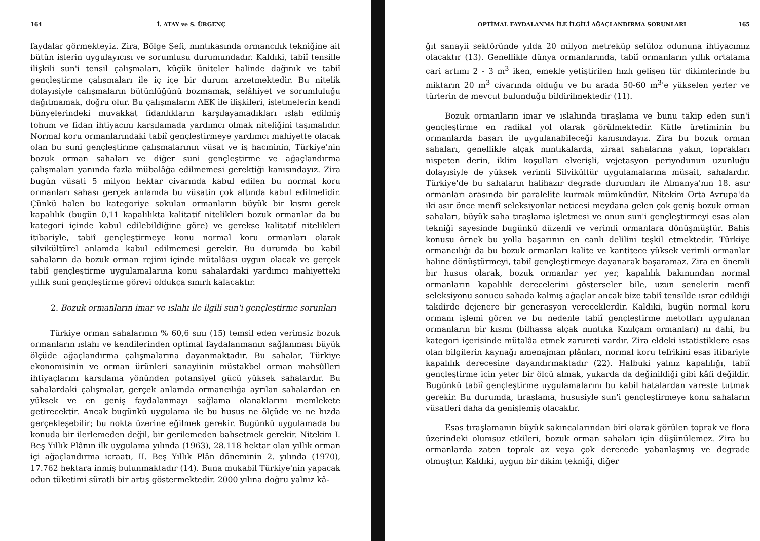164 İ. ATAY ve S. ÜRGENÇ
faydalar görmekteyiz. Zira, Bölge Şefi, mıntıkasında ormancılık tekniğine ait bütün işlerin uygulayıcısı ve sorumlusu durumundadır. Kaldıki, tabiî tensille ilişkili sun'i tensil çalışmaları, küçük üniteler halinde dağınık ve tabiî gençleştirme çalışmaları ile iç içe bir durum arzetmektedir. Bu nitelik dolayısiyle çalışmaların bütünlüğünü bozmamak, selâhiyet ve sorumluluğu dağıtmamak, doğru olur. Bu çalışmaların AEK ile ilişkileri, işletmelerin kendi bünyelerindeki muvakkat fidanlıkların karşılayamadıkları ıslah edilmiş tohum ve fidan ihtiyacını karşılamada yardımcı olmak niteliğini taşımalıdır. Normal koru ormanlarındaki tabiî gençleştirmeye yardımcı mahiyette olacak olan bu suni gençleştirme çalışmalarının vüsat ve iş hacminin, Türkiye'nin bozuk orman sahaları ve diğer suni gençleştirme ve ağaçlandırma çalışmaları yanında fazla mübalâğa edilmemesi gerektiği kanısındayız. Zira bugün vüsati 5 milyon hektar civarında kabul edilen bu normal koru ormanları sahası gerçek anlamda bu vüsatin çok altında kabul edilmelidir. Çünkü halen bu kategoriye sokulan ormanların büyük bir kısmı gerek kapalılık (bugün 0,11 kapalılıkta kalitatif nitelikleri bozuk ormanlar da bu kategori içinde kabul edilebildiğine göre) ve gerekse kalitatif nitelikleri itibariyle, tabiî gençleştirmeye konu normal koru ormanları olarak silvikültürel anlamda kabul edilmemesi gerekir. Bu durumda bu kabil sahaların da bozuk orman rejimi içinde mütalâası uygun olacak ve gerçek tabiî gençleştirme uygulamalarına konu sahalardaki yardımcı mahiyetteki yıllık suni gençleştirme görevi oldukça sınırlı kalacaktır.
2. Bozuk ormanların imar ve ıslahı ile ilgili sun'i gençleştirme sorunları
Türkiye orman sahalarının % 60,6 sını (15) temsil eden verimsiz bozuk ormanların ıslahı ve kendilerinden optimal faydalanmanın sağlanması büyük ölçüde ağaçlandırma çalışmalarına dayanmaktadır. Bu sahalar, Türkiye ekonomisinin ve orman ürünleri sanayiinin müstakbel orman mahsûlleri ihtiyaçlarını karşılama yönünden potansiyel gücü yüksek sahalardır. Bu sahalardaki çalışmalar, gerçek anlamda ormancılığa ayrılan sahalardan en yüksek ve en geniş faydalanmayı sağlama olanaklarını memlekete getirecektir. Ancak bugünkü uygulama ile bu husus ne ölçüde ve ne hızda gerçekleşebilir; bu nokta üzerine eğilmek gerekir. Bugünkü uygulamada bu konuda bir ilerlemeden değil, bir gerilemeden bahsetmek gerekir. Nitekim I. Beş Yıllık Plânın ilk uygulama yılında (1963), 28.118 hektar olan yıllık orman içi ağaçlandırma icraatı, II. Beş Yıllık Plân döneminin 2. yılında (1970), 17.762 hektara inmiş bulunmaktadır (14). Buna mukabil Türkiye'nin yapacak odun tüketimi süratli bir artış göstermektedir. 2000 yılına doğru yalnız kâ-
OPTİMAL FAYDALANMA İLE İLGİLİ AĞAÇLANDIRMA SORUNLARI 165
ğıt sanayii sektöründe yılda 20 milyon metreküp selüloz odununa ihtiyacımız olacaktır (13). Genellikle dünya ormanlarında, tabiî ormanların yıllık ortalama cari artımı 2 - 3 m<sup>3</sup> iken, emekle yetiştirilen hızlı gelişen tür dikimlerinde bu miktarın 20 m<sup>3</sup> civarında olduğu ve bu arada 50-60 m<sup>3</sup>'e yükselen yerler ve türlerin de mevcut bulunduğu bildirilmektedir (11).
Bozuk ormanların imar ve ıslahında tıraşlama ve bunu takip eden sun'i gençleştirme en radikal yol olarak görülmektedir. Kütle üretiminin bu ormanlarda başarı ile uygulanabileceği kanısındayız. Zira bu bozuk orman sahaları, genellikle alçak mıntıkalarda, ziraat sahalarına yakın, toprakları nispeten derin, iklim koşulları elverişli, vejetasyon periyodunun uzunluğu dolayısiyle de yüksek verimli Silvikültür uygulamalarına müsait, sahalardır. Türkiye'de bu sahaların halihazır degrade durumları ile Almanya'nın 18. asır ormanları arasında bir paralelite kurmak mümkündür. Nitekim Orta Avrupa'da iki asır önce menfî seleksiyonlar neticesi meydana gelen çok geniş bozuk orman sahaları, büyük saha tıraşlama işletmesi ve onun sun'i gençleştirmeyi esas alan tekniği sayesinde bugünkü düzenli ve verimli ormanlara dönüşmüştür. Bahis konusu örnek bu yolla başarının en canlı delilini teşkil etmektedir. Türkiye ormancılığı da bu bozuk ormanları kalite ve kantitece yüksek verimli ormanlar haline dönüştürmeyi, tabiî gençleştirmeye dayanarak başaramaz. Zira en önemli bir husus olarak, bozuk ormanlar yer yer, kapalılık bakımından normal ormanların kapalılık derecelerini gösterseler bile, uzun senelerin menfî seleksiyonu sonucu sahada kalmış ağaçlar ancak bize tabiî tensilde ısrar edildiği takdirde dejenere bir generasyon vereceklerdir. Kaldıki, bugün normal koru ormanı işlemi gören ve bu nedenle tabiî gençleştirme metotları uygulanan ormanların bir kısmı (bilhassa alçak mıntıka Kızılçam ormanları) nı dahi, bu kategori içerisinde mütalâa etmek zarureti vardır. Zira eldeki istatistiklere esas olan bilgilerin kaynağı amenajman plânları, normal koru tefrikini esas itibariyle kapalılık derecesine dayandırmaktadır (22). Halbuki yalnız kapalılığı, tabiî gençleştirme için yeter bir ölçü almak, yukarda da değinildiği gibi kâfi değildir. Bugünkü tabiî gençleştirme uygulamalarını bu kabil hatalardan vareste tutmak gerekir. Bu durumda, tıraşlama, hususiyle sun'i gençleştirmeye konu sahaların vüsatleri daha da genişlemiş olacaktır.
Esas tıraşlamanın büyük sakıncalarından biri olarak görülen toprak ve flora üzerindeki olumsuz etkileri, bozuk orman sahaları için düşünülemez. Zira bu ormanlarda zaten toprak az veya çok derecede yabanlaşmış ve degrade olmuştur. Kaldıki, uygun bir dikim tekniği, diğer